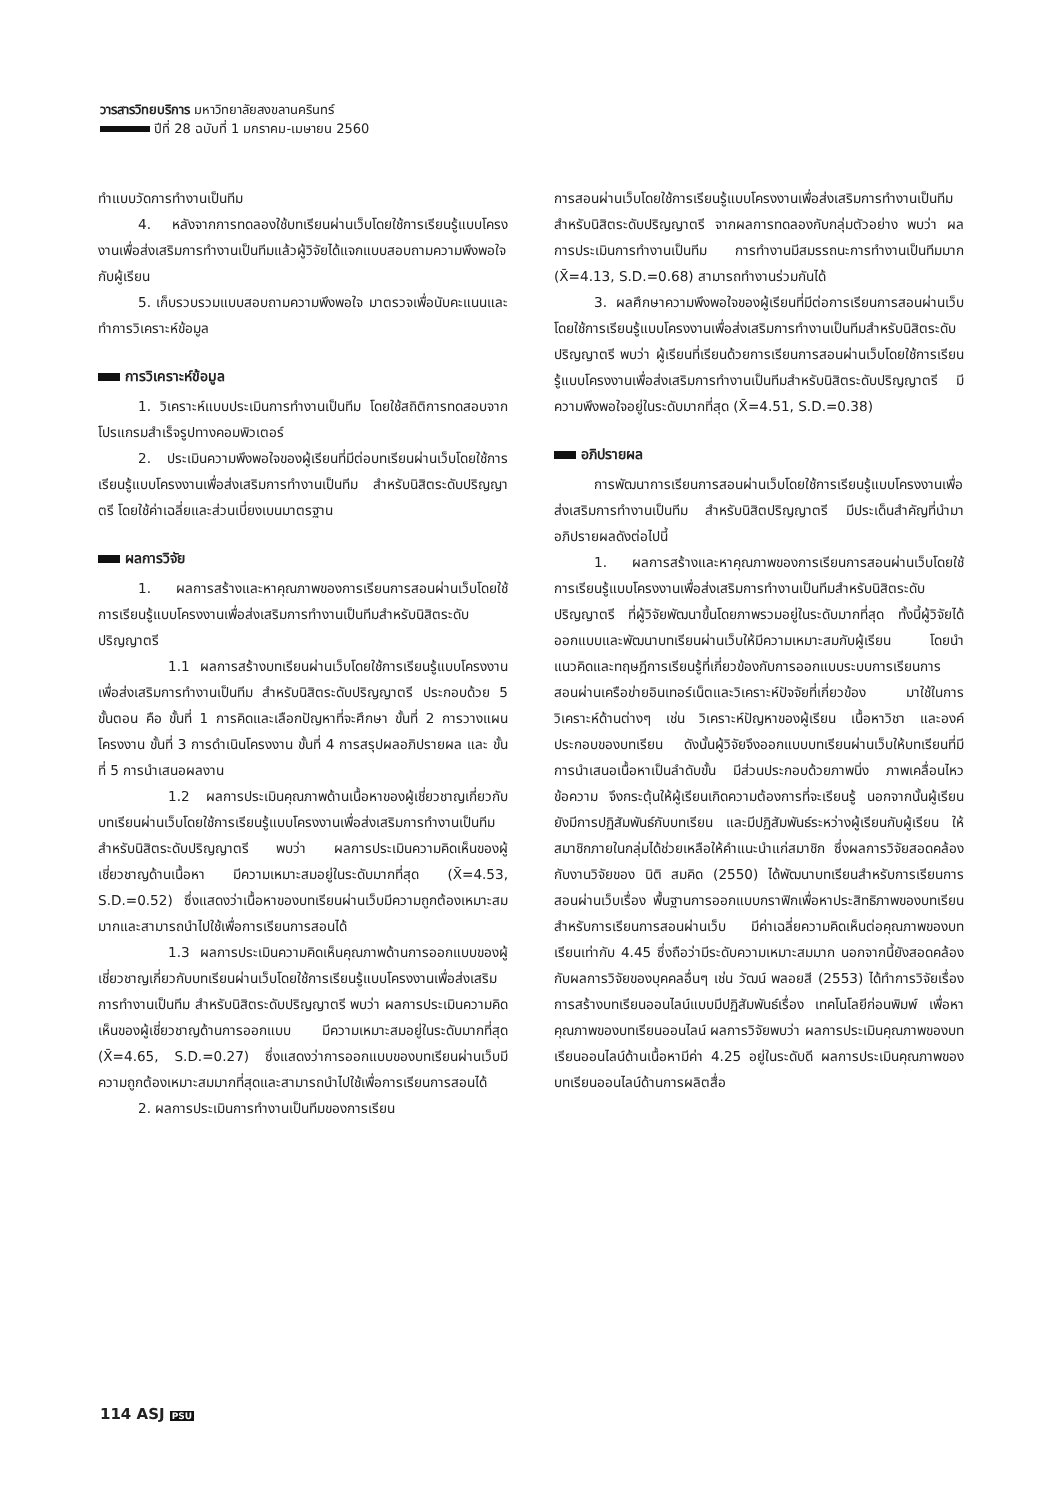วารสารวิทยบริการ มหาวิทยาลัยสงขลานครินทร์
ปีที่ 28 ฉบับที่ 1 มกราคม-เมษายน 2560
ทำแบบวัดการทำงานเป็นทีม
4. หลังจากการทดลองใช้บทเรียนผ่านเว็บโดยใช้การเรียนรู้แบบโครงงานเพื่อส่งเสริมการทำงานเป็นทีมแล้วผู้วิจัยได้แจกแบบสอบถามความพึงพอใจกับผู้เรียน
5. เก็บรวบรวมแบบสอบถามความพึงพอใจ มาตรวจเพื่อนับคะแนนและทำการวิเคราะห์ข้อมูล
การวิเคราะห์ข้อมูล
1. วิเคราะห์แบบประเมินการทำงานเป็นทีม โดยใช้สถิติการทดสอบจากโปรแกรมสำเร็จรูปทางคอมพิวเตอร์
2. ประเมินความพึงพอใจของผู้เรียนที่มีต่อบทเรียนผ่านเว็บโดยใช้การเรียนรู้แบบโครงงานเพื่อส่งเสริมการทำงานเป็นทีม สำหรับนิสิตระดับปริญญาตรี โดยใช้ค่าเฉลี่ยและส่วนเบี่ยงเบนมาตรฐาน
ผลการวิจัย
1. ผลการสร้างและหาคุณภาพของการเรียนการสอนผ่านเว็บโดยใช้การเรียนรู้แบบโครงงานเพื่อส่งเสริมการทำงานเป็นทีมสำหรับนิสิตระดับปริญญาตรี
1.1 ผลการสร้างบทเรียนผ่านเว็บโดยใช้การเรียนรู้แบบโครงงานเพื่อส่งเสริมการทำงานเป็นทีม สำหรับนิสิตระดับปริญญาตรี ประกอบด้วย 5 ขั้นตอน คือ ขั้นที่ 1 การคิดและเลือกปัญหาที่จะศึกษา ขั้นที่ 2 การวางแผนโครงงาน ขั้นที่ 3 การดำเนินโครงงาน ขั้นที่ 4 การสรุปผลอภิปรายผล และ ขั้นที่ 5 การนำเสนอผลงาน
1.2 ผลการประเมินคุณภาพด้านเนื้อหาของผู้เชี่ยวชาญเกี่ยวกับบทเรียนผ่านเว็บโดยใช้การเรียนรู้แบบโครงงานเพื่อส่งเสริมการทำงานเป็นทีม สำหรับนิสิตระดับปริญญาตรี พบว่า ผลการประเมินความคิดเห็นของผู้เชี่ยวชาญด้านเนื้อหา มีความเหมาะสมอยู่ในระดับมากที่สุด (X̄=4.53, S.D.=0.52) ซึ่งแสดงว่าเนื้อหาของบทเรียนผ่านเว็บมีความถูกต้องเหมาะสมมากและสามารถนำไปใช้เพื่อการเรียนการสอนได้
1.3 ผลการประเมินความคิดเห็นคุณภาพด้านการออกแบบของผู้เชี่ยวชาญเกี่ยวกับบทเรียนผ่านเว็บโดยใช้การเรียนรู้แบบโครงงานเพื่อส่งเสริมการทำงานเป็นทีม สำหรับนิสิตระดับปริญญาตรี พบว่า ผลการประเมินความคิดเห็นของผู้เชี่ยวชาญด้านการออกแบบ มีความเหมาะสมอยู่ในระดับมากที่สุด (X̄=4.65, S.D.=0.27) ซึ่งแสดงว่าการออกแบบของบทเรียนผ่านเว็บมีความถูกต้องเหมาะสมมากที่สุดและสามารถนำไปใช้เพื่อการเรียนการสอนได้
2. ผลการประเมินการทำงานเป็นทีมของการเรียน
การสอนผ่านเว็บโดยใช้การเรียนรู้แบบโครงงานเพื่อส่งเสริมการทำงานเป็นทีม สำหรับนิสิตระดับปริญญาตรี จากผลการทดลองกับกลุ่มตัวอย่าง พบว่า ผลการประเมินการทำงานเป็นทีม การทำงานมีสมรรถนะการทำงานเป็นทีมมาก (X̄=4.13, S.D.=0.68) สามารถทำงานร่วมกันได้
3. ผลศึกษาความพึงพอใจของผู้เรียนที่มีต่อการเรียนการสอนผ่านเว็บโดยใช้การเรียนรู้แบบโครงงานเพื่อส่งเสริมการทำงานเป็นทีมสำหรับนิสิตระดับปริญญาตรี พบว่า ผู้เรียนที่เรียนด้วยการเรียนการสอนผ่านเว็บโดยใช้การเรียนรู้แบบโครงงานเพื่อส่งเสริมการทำงานเป็นทีมสำหรับนิสิตระดับปริญญาตรี มีความพึงพอใจอยู่ในระดับมากที่สุด (X̄=4.51, S.D.=0.38)
อภิปรายผล
การพัฒนาการเรียนการสอนผ่านเว็บโดยใช้การเรียนรู้แบบโครงงานเพื่อส่งเสริมการทำงานเป็นทีม สำหรับนิสิตปริญญาตรี มีประเด็นสำคัญที่นำมาอภิปรายผลดังต่อไปนี้
1. ผลการสร้างและหาคุณภาพของการเรียนการสอนผ่านเว็บโดยใช้การเรียนรู้แบบโครงงานเพื่อส่งเสริมการทำงานเป็นทีมสำหรับนิสิตระดับปริญญาตรี ที่ผู้วิจัยพัฒนาขึ้นโดยภาพรวมอยู่ในระดับมากที่สุด ทั้งนี้ผู้วิจัยได้ออกแบบและพัฒนาบทเรียนผ่านเว็บให้มีความเหมาะสมกับผู้เรียน โดยนำแนวคิดและทฤษฎีการเรียนรู้ที่เกี่ยวข้องกับการออกแบบระบบการเรียนการสอนผ่านเครือข่ายอินเทอร์เน็ตและวิเคราะห์ปัจจัยที่เกี่ยวข้อง มาใช้ในการวิเคราะห์ด้านต่างๆ เช่น วิเคราะห์ปัญหาของผู้เรียน เนื้อหาวิชา และองค์ประกอบของบทเรียน ดังนั้นผู้วิจัยจึงออกแบบบทเรียนผ่านเว็บให้บทเรียนที่มีการนำเสนอเนื้อหาเป็นลำดับขั้น มีส่วนประกอบด้วยภาพนิ่ง ภาพเคลื่อนไหว ข้อความ จึงกระตุ้นให้ผู้เรียนเกิดความต้องการที่จะเรียนรู้ นอกจากนั้นผู้เรียนยังมีการปฏิสัมพันธ์กับบทเรียน และมีปฏิสัมพันธ์ระหว่างผู้เรียนกับผู้เรียน ให้สมาชิกภายในกลุ่มได้ช่วยเหลือให้คำแนะนำแก่สมาชิก ซึ่งผลการวิจัยสอดคล้องกับงานวิจัยของ นิติ สมคิด (2550) ได้พัฒนาบทเรียนสำหรับการเรียนการสอนผ่านเว็บเรื่อง พื้นฐานการออกแบบกราฟิกเพื่อหาประสิทธิภาพของบทเรียนสำหรับการเรียนการสอนผ่านเว็บ มีค่าเฉลี่ยความคิดเห็นต่อคุณภาพของบทเรียนเท่ากับ 4.45 ซึ่งถือว่ามีระดับความเหมาะสมมาก นอกจากนี้ยังสอดคล้องกับผลการวิจัยของบุคคลอื่นๆ เช่น วัฒน์ พลอยสี (2553) ได้ทำการวิจัยเรื่อง การสร้างบทเรียนออนไลน์แบบมีปฏิสัมพันธ์เรื่อง เทคโนโลยีก่อนพิมพ์ เพื่อหาคุณภาพของบทเรียนออนไลน์ ผลการวิจัยพบว่า ผลการประเมินคุณภาพของบทเรียนออนไลน์ด้านเนื้อหามีค่า 4.25 อยู่ในระดับดี ผลการประเมินคุณภาพของบทเรียนออนไลน์ด้านการผลิตสื่อ
114 ASJ PSU